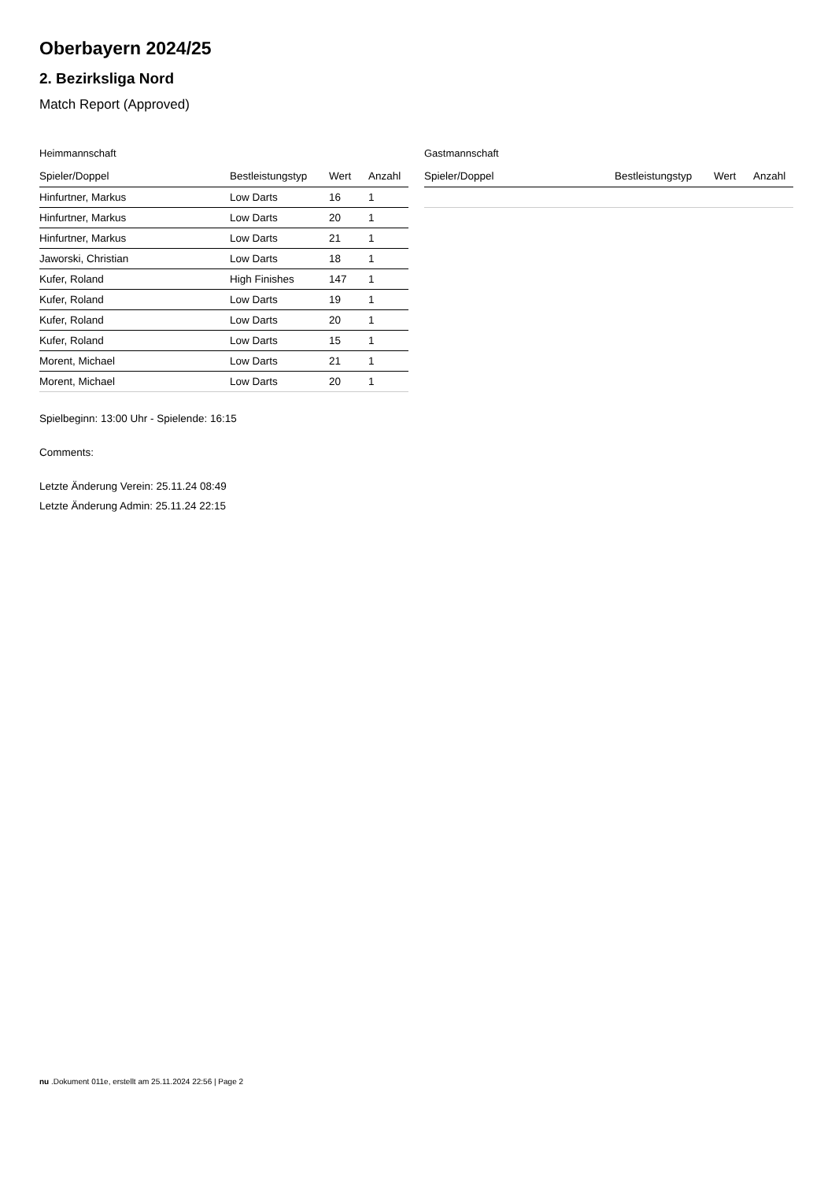Oberbayern 2024/25
2. Bezirksliga Nord
Match Report (Approved)
Heimmannschaft
| Spieler/Doppel | Bestleistungstyp | Wert | Anzahl |
| --- | --- | --- | --- |
| Hinfurtner, Markus | Low Darts | 16 | 1 |
| Hinfurtner, Markus | Low Darts | 20 | 1 |
| Hinfurtner, Markus | Low Darts | 21 | 1 |
| Jaworski, Christian | Low Darts | 18 | 1 |
| Kufer, Roland | High Finishes | 147 | 1 |
| Kufer, Roland | Low Darts | 19 | 1 |
| Kufer, Roland | Low Darts | 20 | 1 |
| Kufer, Roland | Low Darts | 15 | 1 |
| Morent, Michael | Low Darts | 21 | 1 |
| Morent, Michael | Low Darts | 20 | 1 |
Gastmannschaft
| Spieler/Doppel | Bestleistungstyp | Wert | Anzahl |
| --- | --- | --- | --- |
Spielbeginn: 13:00 Uhr - Spielende: 16:15
Comments:
Letzte Änderung Verein: 25.11.24 08:49
Letzte Änderung Admin: 25.11.24 22:15
nu .Dokument 011e, erstellt am 25.11.2024 22:56 | Page 2